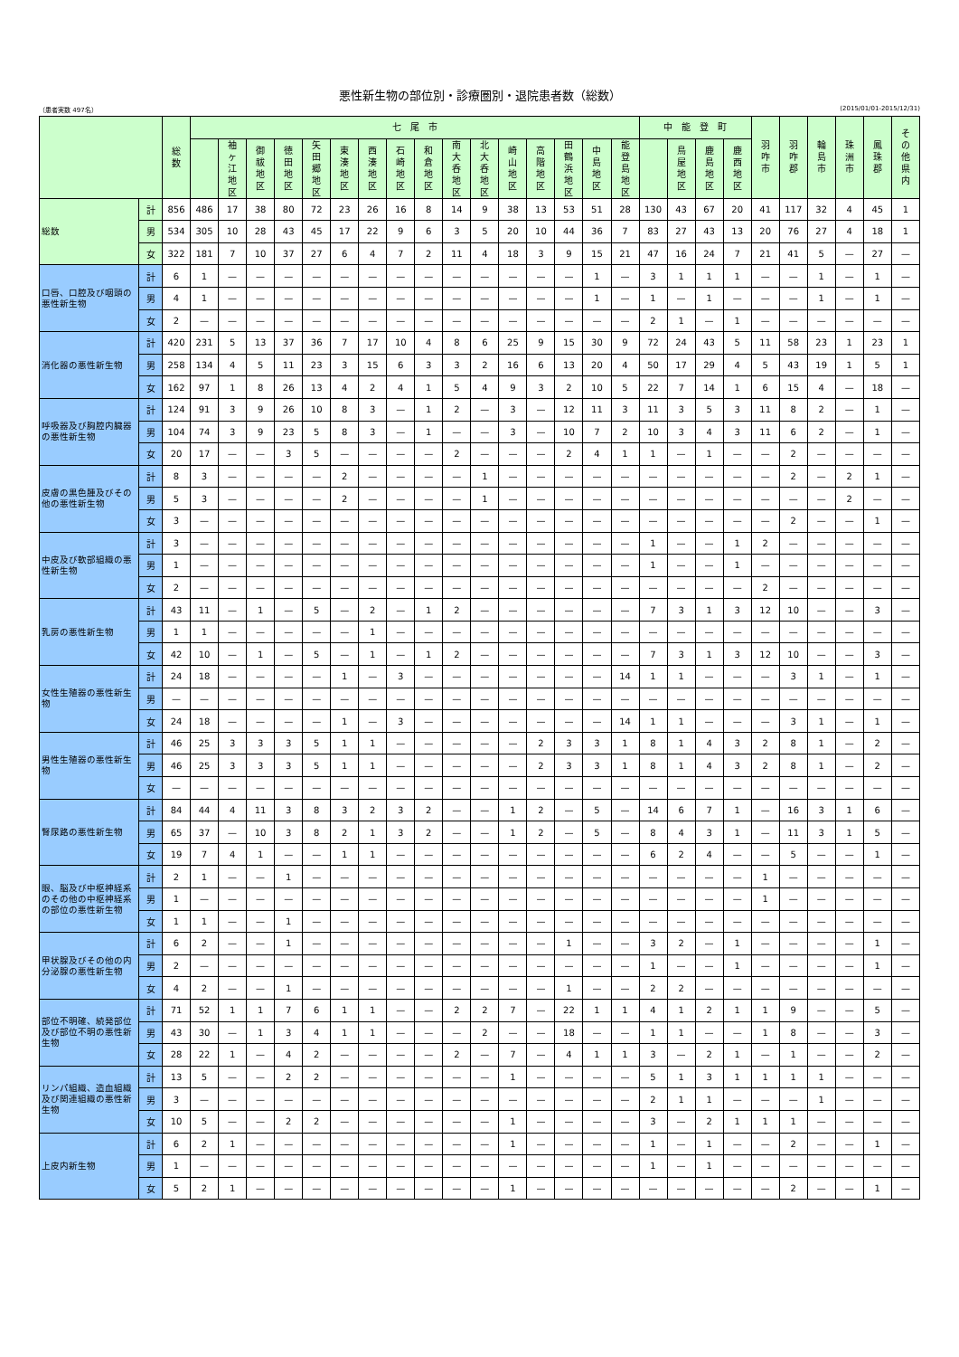悪性新生物の部位別・診療圏別・退院患者数（総数）
（患者実数 497名） (2015/01/01-2015/12/31)
| | | 総 数 | 七 尾 市 | | | | | | | | | | | | | | | | 中 能 登 町 | | | | 羽 咋 市 | 羽 咋 郡 | 輪 島 市 | 珠 洲 市 | 鳳 珠 郡 | そ の 他 県 内 |
| --- | --- | --- | --- | --- | --- | --- | --- | --- | --- | --- | --- | --- | --- | --- | --- | --- | --- | --- | --- | --- | --- | --- | --- | --- | --- | --- | --- | --- |
| | | | | 袖 ヶ 江 地 区 | 御 祓 地 区 | 徳 田 地 区 | 矢 田 郷 地 区 | 東 湊 地 区 | 西 湊 地 区 | 石 崎 地 区 | 和 倉 地 区 | 南 大 呑 地 区 | 北 大 呑 地 区 | 崎 山 地 区 | 高 階 地 区 | 田 鶴 浜 地 区 | 中 島 地 区 | 能 登 島 地 区 | | 鳥 屋 地 区 | 鹿 島 地 区 | 鹿 西 地 区 | | | | | | |
| 総数 | 計 | 856 | 486 | 17 | 38 | 80 | 72 | 23 | 26 | 16 | 8 | 14 | 9 | 38 | 13 | 53 | 51 | 28 | 130 | 43 | 67 | 20 | 41 | 117 | 32 | 4 | 45 | 1 |
| | 男 | 534 | 305 | 10 | 28 | 43 | 45 | 17 | 22 | 9 | 6 | 3 | 5 | 20 | 10 | 44 | 36 | 7 | 83 | 27 | 43 | 13 | 20 | 76 | 27 | 4 | 18 | 1 |
| | 女 | 322 | 181 | 7 | 10 | 37 | 27 | 6 | 4 | 7 | 2 | 11 | 4 | 18 | 3 | 9 | 15 | 21 | 47 | 16 | 24 | 7 | 21 | 41 | 5 | — | 27 | — |
| 口唇、口腔及び咽頭の悪性新生物 | 計 | 6 | 1 | — | — | — | — | — | — | — | — | — | — | — | — | — | 1 | — | 3 | 1 | 1 | 1 | — | — | 1 | — | 1 | — |
| | 男 | 4 | 1 | — | — | — | — | — | — | — | — | — | — | — | — | — | 1 | — | 1 | — | 1 | — | — | — | 1 | — | 1 | — |
| | 女 | 2 | — | — | — | — | — | — | — | — | — | — | — | — | — | — | — | — | 2 | 1 | — | 1 | — | — | — | — | — | — |
| 消化器の悪性新生物 | 計 | 420 | 231 | 5 | 13 | 37 | 36 | 7 | 17 | 10 | 4 | 8 | 6 | 25 | 9 | 15 | 30 | 9 | 72 | 24 | 43 | 5 | 11 | 58 | 23 | 1 | 23 | 1 |
| | 男 | 258 | 134 | 4 | 5 | 11 | 23 | 3 | 15 | 6 | 3 | 3 | 2 | 16 | 6 | 13 | 20 | 4 | 50 | 17 | 29 | 4 | 5 | 43 | 19 | 1 | 5 | 1 |
| | 女 | 162 | 97 | 1 | 8 | 26 | 13 | 4 | 2 | 4 | 1 | 5 | 4 | 9 | 3 | 2 | 10 | 5 | 22 | 7 | 14 | 1 | 6 | 15 | 4 | — | 18 | — |
| 呼吸器及び胸腔内臓器の悪性新生物 | 計 | 124 | 91 | 3 | 9 | 26 | 10 | 8 | 3 | — | 1 | 2 | — | 3 | — | 12 | 11 | 3 | 11 | 3 | 5 | 3 | 11 | 8 | 2 | — | 1 | — |
| | 男 | 104 | 74 | 3 | 9 | 23 | 5 | 8 | 3 | — | 1 | — | — | 3 | — | 10 | 7 | 2 | 10 | 3 | 4 | 3 | 11 | 6 | 2 | — | 1 | — |
| | 女 | 20 | 17 | — | — | 3 | 5 | — | — | — | — | 2 | — | — | — | 2 | 4 | 1 | 1 | — | 1 | — | — | 2 | — | — | — | — |
| 皮膚の黒色腫及びその他の悪性新生物 | 計 | 8 | 3 | — | — | — | — | 2 | — | — | — | — | 1 | — | — | — | — | — | — | — | — | — | — | 2 | — | 2 | 1 | — |
| | 男 | 5 | 3 | — | — | — | — | 2 | — | — | — | — | 1 | — | — | — | — | — | — | — | — | — | — | — | — | 2 | — | — |
| | 女 | 3 | — | — | — | — | — | — | — | — | — | — | — | — | — | — | — | — | — | — | — | — | — | 2 | — | — | 1 | — |
| 中皮及び軟部組織の悪性新生物 | 計 | 3 | — | — | — | — | — | — | — | — | — | — | — | — | — | — | — | — | 1 | — | — | 1 | 2 | — | — | — | — | — |
| | 男 | 1 | — | — | — | — | — | — | — | — | — | — | — | — | — | — | — | — | 1 | — | — | 1 | — | — | — | — | — | — |
| | 女 | 2 | — | — | — | — | — | — | — | — | — | — | — | — | — | — | — | — | — | — | — | — | 2 | — | — | — | — | — |
| 乳房の悪性新生物 | 計 | 43 | 11 | — | 1 | — | 5 | — | 2 | — | 1 | 2 | — | — | — | — | — | — | 7 | 3 | 1 | 3 | 12 | 10 | — | — | 3 | — |
| | 男 | 1 | 1 | — | — | — | — | — | 1 | — | — | — | — | — | — | — | — | — | — | — | — | — | — | — | — | — | — | — |
| | 女 | 42 | 10 | — | 1 | — | 5 | — | 1 | — | 1 | 2 | — | — | — | — | — | — | 7 | 3 | 1 | 3 | 12 | 10 | — | — | 3 | — |
| 女性生殖器の悪性新生物 | 計 | 24 | 18 | — | — | — | — | 1 | — | 3 | — | — | — | — | — | — | — | 14 | 1 | 1 | — | — | — | 3 | 1 | — | 1 | — |
| | 男 | — | — | — | — | — | — | — | — | — | — | — | — | — | — | — | — | — | — | — | — | — | — | — | — | — | — | — |
| | 女 | 24 | 18 | — | — | — | — | 1 | — | 3 | — | — | — | — | — | — | — | 14 | 1 | 1 | — | — | — | 3 | 1 | — | 1 | — |
| 男性生殖器の悪性新生物 | 計 | 46 | 25 | 3 | 3 | 3 | 5 | 1 | 1 | — | — | — | — | — | 2 | 3 | 3 | 1 | 8 | 1 | 4 | 3 | 2 | 8 | 1 | — | 2 | — |
| | 男 | 46 | 25 | 3 | 3 | 3 | 5 | 1 | 1 | — | — | — | — | — | 2 | 3 | 3 | 1 | 8 | 1 | 4 | 3 | 2 | 8 | 1 | — | 2 | — |
| | 女 | — | — | — | — | — | — | — | — | — | — | — | — | — | — | — | — | — | — | — | — | — | — | — | — | — | — | — |
| 腎尿路の悪性新生物 | 計 | 84 | 44 | 4 | 11 | 3 | 8 | 3 | 2 | 3 | 2 | — | — | 1 | 2 | — | 5 | — | 14 | 6 | 7 | 1 | — | 16 | 3 | 1 | 6 | — |
| | 男 | 65 | 37 | — | 10 | 3 | 8 | 2 | 1 | 3 | 2 | — | — | 1 | 2 | — | 5 | — | 8 | 4 | 3 | 1 | — | 11 | 3 | 1 | 5 | — |
| | 女 | 19 | 7 | 4 | 1 | — | — | 1 | 1 | — | — | — | — | — | — | — | — | — | 6 | 2 | 4 | — | — | 5 | — | — | 1 | — |
| 眼、脳及び中枢神経系のその他の中枢神経系の部位の悪性新生物 | 計 | 2 | 1 | — | — | 1 | — | — | — | — | — | — | — | — | — | — | — | — | — | — | — | — | 1 | — | — | — | — | — |
| | 男 | 1 | — | — | — | — | — | — | — | — | — | — | — | — | — | — | — | — | — | — | — | — | 1 | — | — | — | — | — |
| | 女 | 1 | 1 | — | — | 1 | — | — | — | — | — | — | — | — | — | — | — | — | — | — | — | — | — | — | — | — | — | — |
| 甲状腺及びその他の内分泌腺の悪性新生物 | 計 | 6 | 2 | — | — | 1 | — | — | — | — | — | — | — | — | — | 1 | — | — | 3 | 2 | — | 1 | — | — | — | — | 1 | — |
| | 男 | 2 | — | — | — | — | — | — | — | — | — | — | — | — | — | — | — | — | 1 | — | — | 1 | — | — | — | — | 1 | — |
| | 女 | 4 | 2 | — | — | 1 | — | — | — | — | — | — | — | — | — | 1 | — | — | 2 | 2 | — | — | — | — | — | — | — | — |
| 部位不明確、続発部位及び部位不明の悪性新生物 | 計 | 71 | 52 | 1 | 1 | 7 | 6 | 1 | 1 | — | — | 2 | 2 | 7 | — | 22 | 1 | 1 | 4 | 1 | 2 | 1 | 1 | 9 | — | — | 5 | — |
| | 男 | 43 | 30 | — | 1 | 3 | 4 | 1 | 1 | — | — | — | 2 | — | — | 18 | — | — | 1 | 1 | — | — | 1 | 8 | — | — | 3 | — |
| | 女 | 28 | 22 | 1 | — | 4 | 2 | — | — | — | — | 2 | — | 7 | — | 4 | 1 | 1 | 3 | — | 2 | 1 | — | 1 | — | — | 2 | — |
| リンパ組織、造血組織及び関連組織の悪性新生物 | 計 | 13 | 5 | — | — | 2 | 2 | — | — | — | — | — | — | 1 | — | — | — | — | 5 | 1 | 3 | 1 | 1 | 1 | 1 | — | — | — |
| | 男 | 3 | — | — | — | — | — | — | — | — | — | — | — | — | — | — | — | — | 2 | 1 | 1 | — | — | — | 1 | — | — | — |
| | 女 | 10 | 5 | — | — | 2 | 2 | — | — | — | — | — | — | 1 | — | — | — | — | 3 | — | 2 | 1 | 1 | 1 | — | — | — | — |
| 上皮内新生物 | 計 | 6 | 2 | 1 | — | — | — | — | — | — | — | — | — | 1 | — | — | — | — | 1 | — | 1 | — | — | 2 | — | — | 1 | — |
| | 男 | 1 | — | — | — | — | — | — | — | — | — | — | — | — | — | — | — | — | 1 | — | 1 | — | — | — | — | — | — | — |
| | 女 | 5 | 2 | 1 | — | — | — | — | — | — | — | — | — | 1 | — | — | — | — | — | — | — | — | — | 2 | — | — | 1 | — |